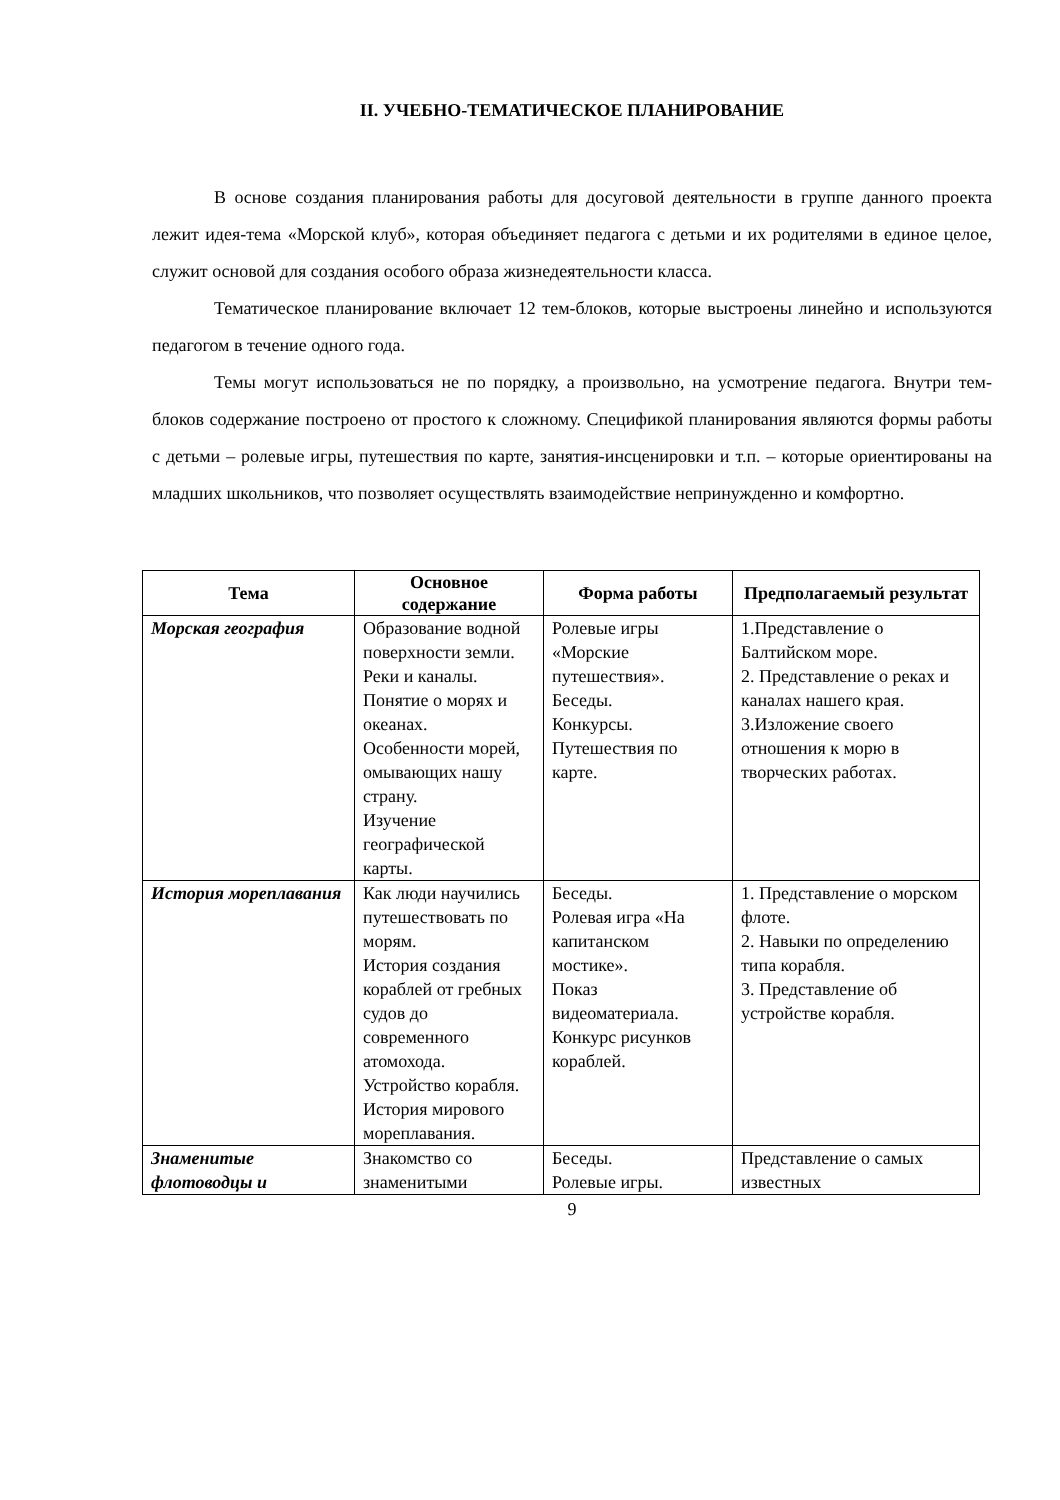II. УЧЕБНО-ТЕМАТИЧЕСКОЕ ПЛАНИРОВАНИЕ
В основе создания планирования работы для досуговой деятельности в группе данного проекта лежит идея-тема «Морской клуб», которая объединяет педагога с детьми и их родителями в единое целое, служит основой для создания особого образа жизнедеятельности класса.
Тематическое планирование включает 12 тем-блоков, которые выстроены линейно и используются педагогом в течение одного года.
Темы могут использоваться не по порядку, а произвольно, на усмотрение педагога. Внутри тем-блоков содержание построено от простого к сложному. Спецификой планирования являются формы работы с детьми – ролевые игры, путешествия по карте, занятия-инсценировки и т.п. – которые ориентированы на младших школьников, что позволяет осуществлять взаимодействие непринужденно и комфортно.
| Тема | Основное содержание | Форма работы | Предполагаемый результат |
| --- | --- | --- | --- |
| Морская география | Образование водной поверхности земли. Реки и каналы. Понятие о морях и океанах. Особенности морей, омывающих нашу страну. Изучение географической карты. | Ролевые игры «Морские путешествия». Беседы. Конкурсы. Путешествия по карте. | 1.Представление о Балтийском море. 2. Представление о реках и каналах нашего края. 3.Изложение своего отношения к морю в творческих работах. |
| История мореплавания | Как люди научились путешествовать по морям. История создания кораблей от гребных судов до современного атомохода. Устройство корабля. История мирового мореплавания. | Беседы. Ролевая игра «На капитанском мостике». Показ видеоматериала. Конкурс рисунков кораблей. | 1. Представление о морском флоте. 2. Навыки по определению типа корабля. 3. Представление об устройстве корабля. |
| Знаменитые флотоводцы и | Знакомство со знаменитыми | Беседы. Ролевые игры. | Представление о самых известных |
9